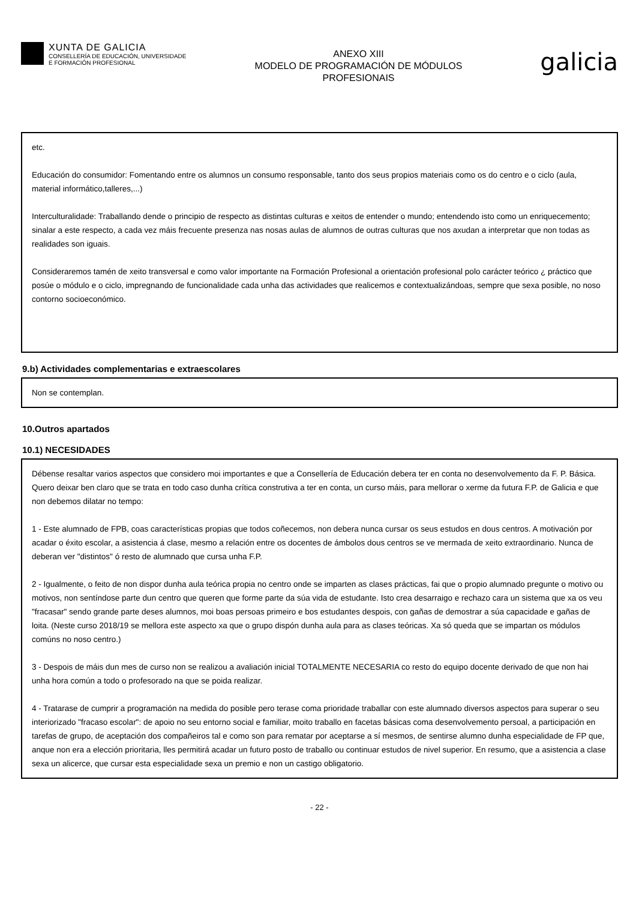XUNTA DE GALICIA
CONSELLERÍA DE EDUCACIÓN, UNIVERSIDADE
E FORMACIÓN PROFESIONAL
ANEXO XIII
MODELO DE PROGRAMACIÓN DE MÓDULOS
PROFESIONAIS
galicia
etc.
Educación do consumidor: Fomentando entre os alumnos un consumo responsable, tanto dos seus propios materiais como os do centro e o ciclo (aula, material informático,talleres,...)
Interculturalidade: Traballando dende o principio de respecto as distintas culturas e xeitos de entender o mundo; entendendo isto como un enriquecemento; sinalar a este respecto, a cada vez máis frecuente presenza nas nosas aulas de alumnos de outras culturas que nos axudan a interpretar que non todas as realidades son iguais.
Consideraremos tamén de xeito transversal e como valor importante na Formación Profesional a orientación profesional polo carácter teórico ¿ práctico que posúe o módulo e o ciclo, impregnando de funcionalidade cada unha das actividades que realicemos e contextualizándoas, sempre que sexa posible, no noso contorno socioeconómico.
9.b) Actividades complementarias e extraescolares
Non se contemplan.
10.Outros apartados
10.1) NECESIDADES
Débense resaltar varios aspectos que considero moi importantes e que a Consellería de Educación debera ter en conta no desenvolvemento da F. P. Básica. Quero deixar ben claro que se trata en todo caso dunha crítica construtiva a ter en conta, un curso máis, para mellorar o xerme da futura F.P. de Galicia e que non debemos dilatar no tempo:
1 - Este alumnado de FPB, coas características propias que todos coñecemos, non debera nunca cursar os seus estudos en dous centros. A motivación por acadar o éxito escolar, a asistencia á clase, mesmo a relación entre os docentes de ámbolos dous centros se ve mermada de xeito extraordinario. Nunca de deberan ver "distintos" ó resto de alumnado que cursa unha F.P.
2 - Igualmente, o feito de non dispor dunha aula teórica propia no centro onde se imparten as clases prácticas, fai que o propio alumnado pregunte o motivo ou motivos, non sentíndose parte dun centro que queren que forme parte da súa vida de estudante. Isto crea desarraigo e rechazo cara un sistema que xa os veu "fracasar" sendo grande parte deses alumnos, moi boas persoas primeiro e bos estudantes despois, con gañas de demostrar a súa capacidade e gañas de loita. (Neste curso 2018/19 se mellora este aspecto xa que o grupo dispón dunha aula para as clases teóricas. Xa só queda que se impartan os módulos comúns no noso centro.)
3 - Despois de máis dun mes de curso non se realizou a avaliación inicial TOTALMENTE NECESARIA co resto do equipo docente derivado de que non hai unha hora común a todo o profesorado na que se poida realizar.
4 - Tratarase de cumprir a programación na medida do posible pero terase coma prioridade traballar con este alumnado diversos aspectos para superar o seu interiorizado "fracaso escolar": de apoio no seu entorno social e familiar, moito traballo en facetas básicas coma desenvolvemento persoal, a participación en tarefas de grupo, de aceptación dos compañeiros tal e como son para rematar por aceptarse a sí mesmos, de sentirse alumno dunha especialidade de FP que, anque non era a elección prioritaria, lles permitirá acadar un futuro posto de traballo ou continuar estudos de nivel superior. En resumo, que a asistencia a clase sexa un alicerce, que cursar esta especialidade sexa un premio e non un castigo obligatorio.
- 22 -